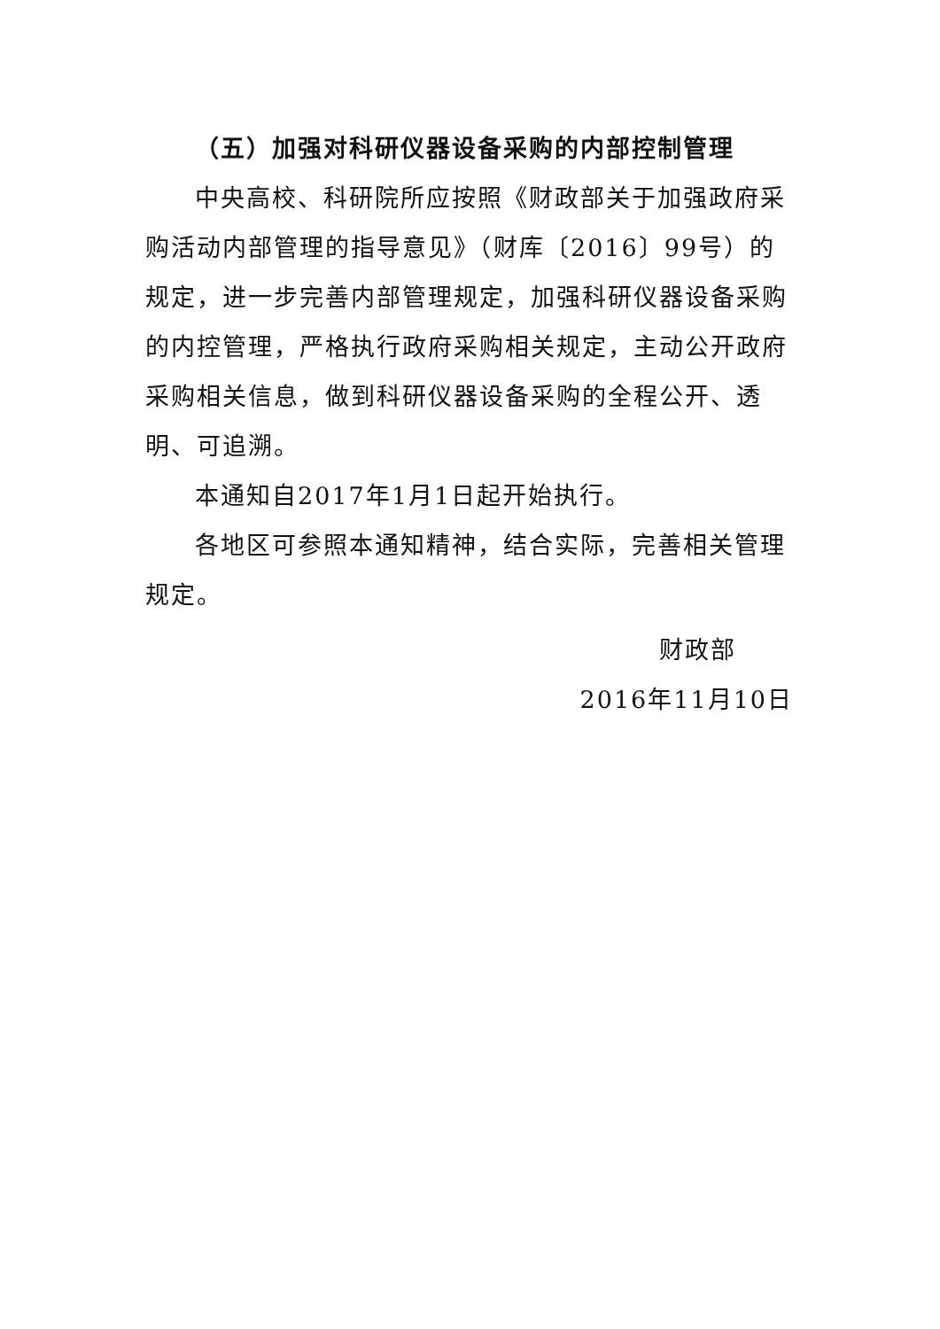（五）加强对科研仪器设备采购的内部控制管理
中央高校、科研院所应按照《财政部关于加强政府采购活动内部管理的指导意见》（财库〔2016〕99号）的规定，进一步完善内部管理规定，加强科研仪器设备采购的内控管理，严格执行政府采购相关规定，主动公开政府采购相关信息，做到科研仪器设备采购的全程公开、透明、可追溯。
本通知自2017年1月1日起开始执行。
各地区可参照本通知精神，结合实际，完善相关管理规定。
财政部
2016年11月10日